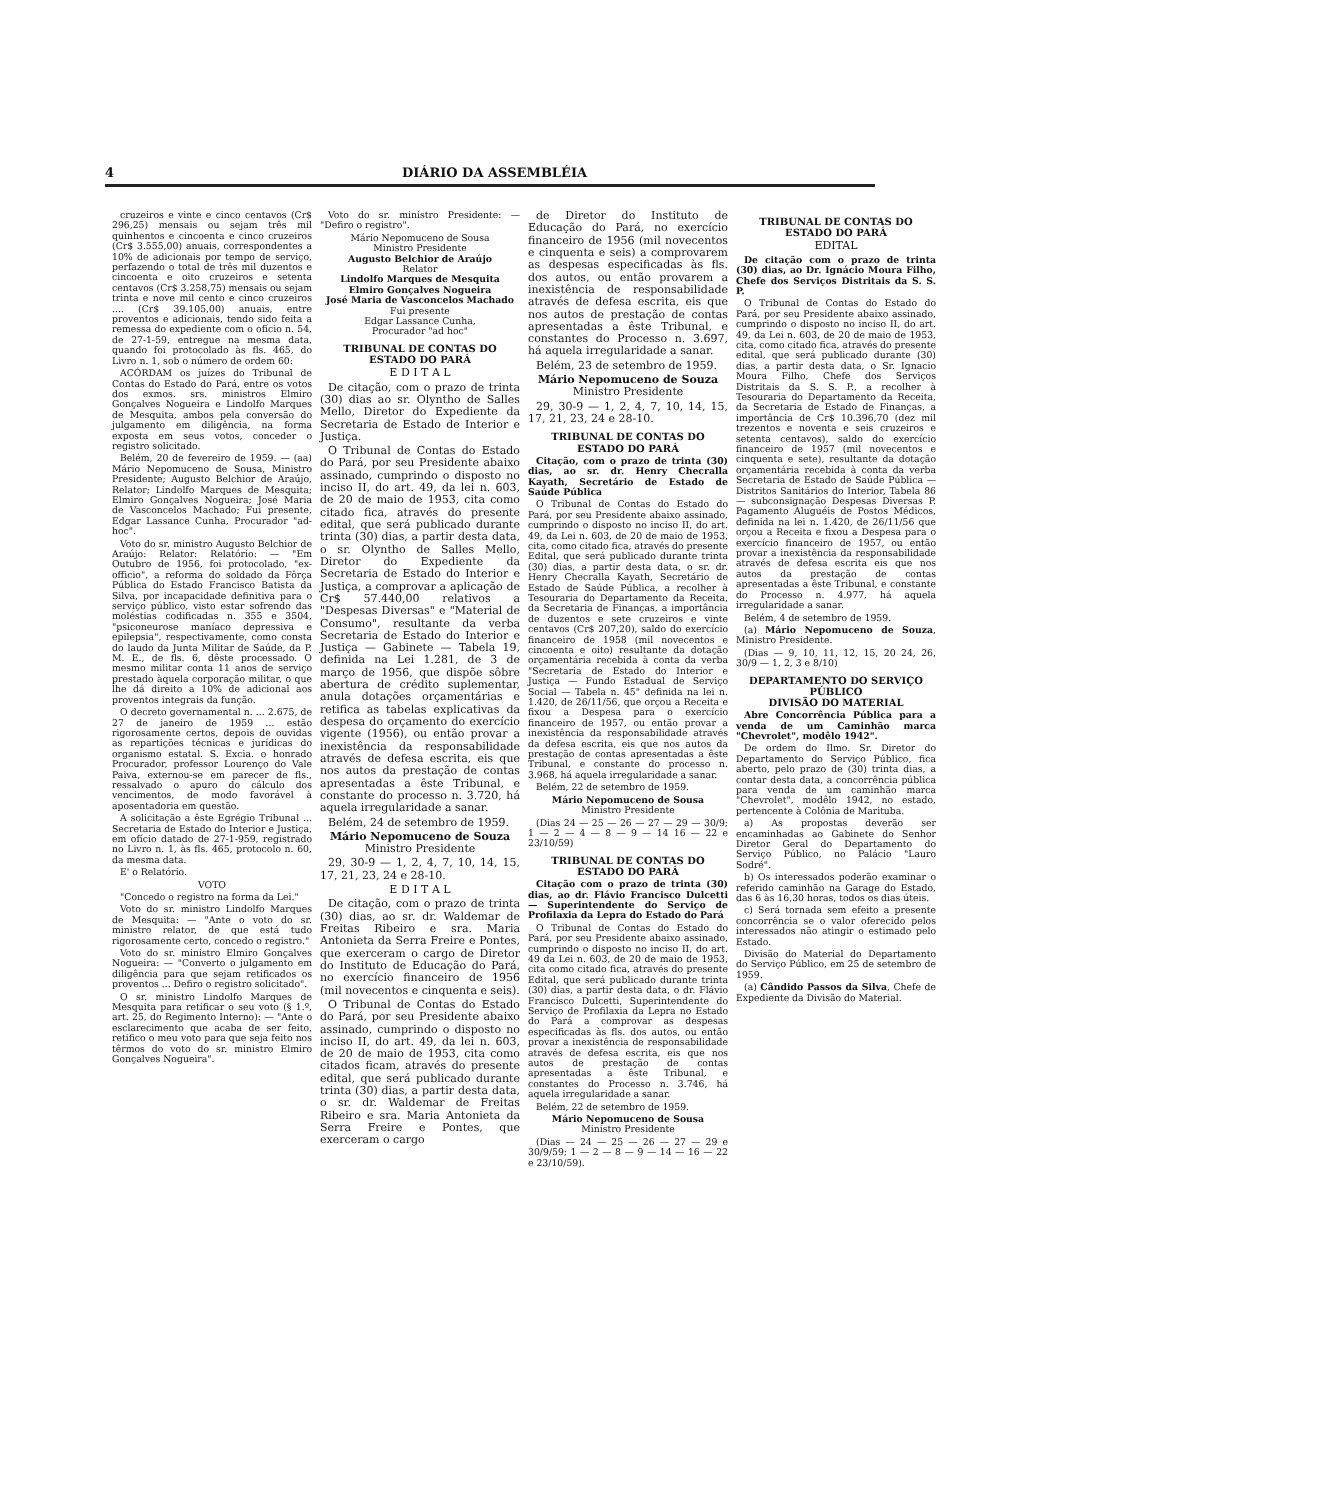4 DIÁRIO DA ASSEMBLÉIA
cruzeiros e vinte e cinco centavos (Cr$ 296,25) mensais ou sejam três mil quinhentos e cincoenta e cinco cruzeiros (Cr$ 3.555,00) anuais, correspondentes a 10% de adicionais por tempo de serviço, perfazendo o total de três mil duzentos e cincoenta e oito cruzeiros e setenta centavos (Cr$ 3.258,75) mensais ou sejam trinta e nove mil cento e cinco cruzeiros .... (Cr$ 39.105,00) anuais, entre proventos e adicionais, tendo sido feita a remessa do expediente com o ofício n. 54, de 27-1-59, entregue na mesma data, quando foi protocolado às fls. 465, do Livro n. 1, sob o número de ordem 60:
ACÓRDAM os juízes do Tribunal de Contas do Estado do Pará, entre os votos dos exmos. srs. ministros Elmiro Gonçalves Nogueira e Lindolfo Marques de Mesquita, ambos pela conversão do julgamento em diligência, na forma exposta em seus votos, conceder o registro solicitado.
Belém, 20 de fevereiro de 1959. — (aa) Mário Nepomuceno de Sousa, Ministro Presidente; Augusto Belchior de Araújo, Relator; Lindolfo Marques de Mesquita; Elmiro Gonçalves Nogueira; José Maria de Vasconcelos Machado; Fui presente, Edgar Lassance Cunha, Procurador "ad-hoc".
Voto do sr. ministro Augusto Belchior de Araújo: Relator: Relatório: — "Em Outubro de 1956, foi protocolado, "ex-officio", a reforma do soldado da Fôrça Pública do Estado Francisco Batista da Silva, por incapacidade definitiva para o serviço público, visto estar sofrendo das moléstias codificadas n. 355 e 3504, "psiconeurose maníaco depressiva e epilepsia", respectivamente, como consta do laudo da Junta Militar de Saúde, da P. M. E., de fls. 6, dêste processado. O mesmo militar conta 11 anos de serviço prestado àquela corporação militar, o que lhe dá direito a 10% de adicional aos proventos integrais da função.
O decreto governamental n. ... 2.675, de 27 de janeiro de 1959 ... estão rigorosamente certos, depois de ouvidas as repartições técnicas e jurídicas do organismo estatal. S. Excia. o honrado Procurador, professor Lourenço do Vale Paiva, externou-se em parecer de fls., ressalvado o apuro do cálculo dos vencimentos, de modo favorável à aposentadoria em questão.
A solicitação a êste Egrégio Tribunal ... Secretaria de Estado do Interior e Justiça, em ofício datado de 27-1-959, registrado no Livro n. 1, às fls. 465, protocolo n. 60, da mesma data.
E' o Relatório.
VOTO
"Concedo o registro na forma da Lei."
Voto do sr. ministro Lindolfo Marques de Mesquita: — "Ante o voto do sr. ministro relator, de que está tudo rigorosamente certo, concedo o registro."
Voto do sr. ministro Elmiro Gonçalves Nogueira: — "Converto o julgamento em diligência para que sejam retificados os proventos ... Defiro o registro solicitado".
O sr. ministro Lindolfo Marques de Mesquita para retificar o seu voto (§ 1.º, art. 25, do Regimento Interno): — "Ante o esclarecimento que acaba de ser feito, retifico o meu voto para que seja feito nos têrmos do voto do sr. ministro Elmiro Gonçalves Nogueira".
Voto do sr. ministro Presidente: — "Defiro o registro".
Mário Nepomuceno de Sousa
Ministro Presidente
Augusto Belchior de Araújo
Relator
Lindolfo Marques de Mesquita
Elmiro Gonçalves Nogueira
José Maria de Vasconcelos Machado
Fui presente
Edgar Lassance Cunha,
Procurador "ad hoc"
TRIBUNAL DE CONTAS DO ESTADO DO PARÁ
E D I T A L
De citação, com o prazo de trinta (30) dias ao sr. Olyntho de Salles Mello, Diretor do Expediente da Secretaria de Estado de Interior e Justiça.
O Tribunal de Contas do Estado do Pará, por seu Presidente abaixo assinado, cumprindo o disposto no inciso II, do art. 49, da lei n. 603, de 20 de maio de 1953, cita como citado fica, através do presente edital, que será publicado durante trinta (30) dias, a partir desta data, o sr. Olyntho de Salles Mello, Diretor do Expediente da Secretaria de Estado do Interior e Justiça, a comprovar a aplicação de Cr$ 57.440,00 relativos a "Despesas Diversas" e "Material de Consumo", resultante da verba Secretaria de Estado do Interior e Justiça — Gabinete — Tabela 19, definida na Lei 1.281, de 3 de março de 1956, que dispõe sôbre abertura de crédito suplementar, anula dotações orçamentárias e retifica as tabelas explicativas da despesa do orçamento do exercício vigente (1956), ou então provar a inexistência da responsabilidade através de defesa escrita, eis que nos autos da prestação de contas apresentadas a êste Tribunal, e constante do processo n. 3.720, há aquela irregularidade a sanar.
Belém, 24 de setembro de 1959.
Mário Nepomuceno de Souza
Ministro Presidente
29, 30-9 — 1, 2, 4, 7, 10, 14, 15, 17, 21, 23, 24 e 28-10.
E D I T A L
De citação, com o prazo de trinta (30) dias, ao sr. dr. Waldemar de Freitas Ribeiro e sra. Maria Antonieta da Serra Freire e Pontes, que exerceram o cargo de Diretor do Instituto de Educação do Pará, no exercício financeiro de 1956 (mil novecentos e cinquenta e seis).
O Tribunal de Contas do Estado do Pará, por seu Presidente abaixo assinado, cumprindo o disposto no inciso II, do art. 49, da lei n. 603, de 20 de maio de 1953, cita como citados ficam, através do presente edital, que será publicado durante trinta (30) dias, a partir desta data, o sr. dr. Waldemar de Freitas Ribeiro e sra. Maria Antonieta da Serra Freire e Pontes, que exerceram o cargo
de Diretor do Instituto de Educação do Pará, no exercício financeiro de 1956 (mil novecentos e cinquenta e seis) a comprovarem as despesas especificadas às fls. dos autos, ou então provarem a inexistência de responsabilidade através de defesa escrita, eis que nos autos de prestação de contas apresentadas a êste Tribunal, e constantes do Processo n. 3.697, há aquela irregularidade a sanar.
Belém, 23 de setembro de 1959.
Mário Nepomuceno de Souza
Ministro Presidente
29, 30-9 — 1, 2, 4, 7, 10, 14, 15, 17, 21, 23, 24 e 28-10.
TRIBUNAL DE CONTAS DO ESTADO DO PARÁ
Citação, com o prazo de trinta (30) dias, ao sr. dr. Henry Checralla Kayath, Secretário de Estado de Saúde Pública
O Tribunal de Contas do Estado do Pará, por seu Presidente abaixo assinado, cumprindo o disposto no inciso II, do art. 49, da Lei n. 603, de 20 de maio de 1953, cita, como citado fica, através do presente Edital, que será publicado durante trinta (30) dias, a partir desta data, o sr. dr. Henry Checralla Kayath, Secretário de Estado de Saúde Pública, a recolher à Tesouraria do Departamento da Receita, da Secretaria de Finanças, a importância de duzentos e sete cruzeiros e vinte centavos (Cr$ 207,20), saldo do exercício financeiro de 1958 (mil novecentos e cincoenta e oito) resultante da dotação orçamentária recebida à conta da verba "Secretaria de Estado do Interior e Justiça — Fundo Estadual de Serviço Social — Tabela n. 45" definida na lei n. 1.420, de 26/11/56, que orçou a Receita e fixou a Despesa para o exercício financeiro de 1957, ou então provar a inexistência da responsabilidade através da defesa escrita, eis que nos autos da prestação de contas apresentadas a êste Tribunal, e constante do processo n. 3.968, há aquela irregularidade a sanar.
Belém, 22 de setembro de 1959.
Mário Nepomuceno de Sousa
Ministro Presidente
(Dias 24 — 25 — 26 — 27 — 29 — 30/9; 1 — 2 — 4 — 8 — 9 — 14 16 — 22 e 23/10/59)
TRIBUNAL DE CONTAS DO ESTADO DO PARÁ
Citação com o prazo de trinta (30) dias, ao dr. Flávio Francisco Dulcetti — Superintendente do Serviço de Profilaxia da Lepra do Estado do Pará
O Tribunal de Contas do Estado do Pará, por seu Presidente abaixo assinado, cumprindo o disposto no inciso II, do art. 49 da Lei n. 603, de 20 de maio de 1953, cita como citado fica, através do presente Edital, que será publicado durante trinta (30) dias, a partir desta data, o dr. Flávio Francisco Dulcetti, Superintendente do Serviço de Profilaxia da Lepra no Estado do Pará a comprovar as despesas especificadas às fls. dos autos, ou então provar a inexistência de responsabilidade através de defesa escrita, eis que nos autos de prestação de contas apresentadas a êste Tribunal, e constantes do Processo n. 3.746, há aquela irregularidade a sanar.
Belém, 22 de setembro de 1959.
Mário Nepomuceno de Sousa
Ministro Presidente
(Dias — 24 — 25 — 26 — 27 — 29 e 30/9/59; 1 — 2 — 8 — 9 — 14 — 16 — 22 e 23/10/59).
TRIBUNAL DE CONTAS DO ESTADO DO PARÁ
EDITAL
De citação com o prazo de trinta (30) dias, ao Dr. Ignácio Moura Filho, Chefe dos Serviços Distritais da S. S. P.
O Tribunal de Contas do Estado do Pará, por seu Presidente abaixo assinado, cumprindo o disposto no inciso II, do art. 49, da Lei n. 603, de 20 de maio de 1953, cita, como citado fica, através do presente edital, que será publicado durante (30) dias, a partir desta data, o Sr. Ignacio Moura Filho, Chefe dos Serviços Distritais da S. S. P., a recolher à Tesouraria do Departamento da Receita, da Secretaria de Estado de Finanças, a importância de Cr$ 10.396,70 (dez mil trezentos e noventa e seis cruzeiros e setenta centavos), saldo do exercício financeiro de 1957 (mil novecentos e cinquenta e sete), resultante da dotação orçamentária recebida à conta da verba Secretaria de Estado de Saúde Pública — Distritos Sanitários do Interior, Tabela 86 — subconsignação Despesas Diversas P. Pagamento Aluguéis de Postos Médicos, definida na lei n. 1.420, de 26/11/56 que orçou a Receita e fixou a Despesa para o exercício financeiro de 1957, ou então provar a inexistência da responsabilidade através de defesa escrita eis que nos autos da prestação de contas apresentadas a êste Tribunal, e constante do Processo n. 4.977, há aquela irregularidade a sanar.
Belém, 4 de setembro de 1959.
(a) Mário Nepomuceno de Souza, Ministro Presidente.
(Dias — 9, 10, 11, 12, 15, 20 24, 26, 30/9 — 1, 2, 3 e 8/10)
DEPARTAMENTO DO SERVIÇO PÚBLICO
DIVISÃO DO MATERIAL
Abre Concorrência Pública para a venda de um Caminhão marca "Chevrolet", modêlo 1942".
De ordem do Ilmo. Sr. Diretor do Departamento do Serviço Público, fica aberto, pelo prazo de (30) trinta dias, a contar desta data, a concorrência pública para venda de um caminhão marca "Chevrolet", modêlo 1942, no estado, pertencente à Colônia de Marituba.
a) As propostas deverão ser encaminhadas ao Gabinete do Senhor Diretor Geral do Departamento do Serviço Público, no Palácio "Lauro Sodré".
b) Os interessados poderão examinar o referido caminhão na Garage do Estado, das 6 às 16,30 horas, todos os dias úteis.
c) Será tornada sem efeito a presente concorrência se o valor oferecido pelos interessados não atingir o estimado pelo Estado.
Divisão do Material do Departamento do Serviço Público, em 25 de setembro de 1959.
(a) Cândido Passos da Silva, Chefe de Expediente da Divisão do Material.